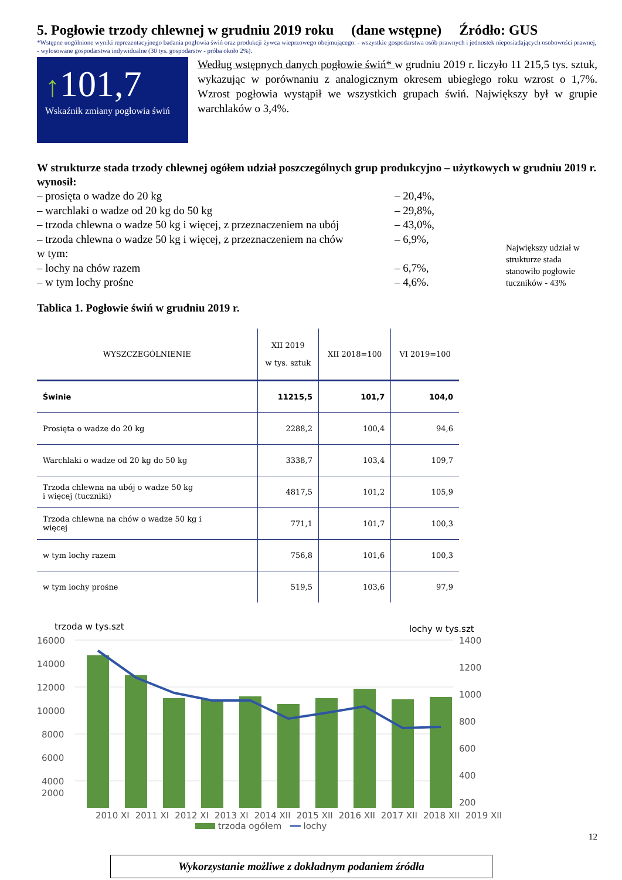5. Pogłowie trzody chlewnej w grudniu 2019 roku (dane wstępne) Źródło: GUS
*Wstępne uogólnione wyniki reprezentacyjnego badania pogłowia świń oraz produkcji żywca wieprzowego obejmującego: - wszystkie gospodarstwa osób prawnych i jednostek nieposiadających osobowości prawnej, - wylosowane gospodarstwa indywidualne (30 tys. gospodarstw - próba około 2%).
↑101,7
Wskaźnik zmiany pogłowia świń
Według wstępnych danych pogłowie świń* w grudniu 2019 r. liczyło 11 215,5 tys. sztuk, wykazując w porównaniu z analogicznym okresem ubiegłego roku wzrost o 1,7%. Wzrost pogłowia wystąpił we wszystkich grupach świń. Największy był w grupie warchlaków o 3,4%.
W strukturze stada trzody chlewnej ogółem udział poszczególnych grup produkcyjno – użytkowych w grudniu 2019 r. wynosił:
– prosięta o wadze do 20 kg
– warchlaki o wadze od 20 kg do 50 kg
– trzoda chlewna o wadze 50 kg i więcej, z przeznaczeniem na ubój
– trzoda chlewna o wadze 50 kg i więcej, z przeznaczeniem na chów
w tym:
– lochy na chów razem
– w tym lochy prośne
– 20,4%,
– 29,8%,
– 43,0%,
– 6,9%,
– 6,7%,
– 4,6%.
Największy udział w strukturze stada stanowiło pogłowie tuczników - 43%
Tablica 1. Pogłowie świń w grudniu 2019 r.
| WYSZCZEGÓLNIENIE | XII 2019 w tys. sztuk | XII 2018=100 | VI 2019=100 |
| --- | --- | --- | --- |
| Świnie | 11215,5 | 101,7 | 104,0 |
| Prosięta o wadze do 20 kg | 2288,2 | 100,4 | 94,6 |
| Warchlaki o wadze od 20 kg do 50 kg | 3338,7 | 103,4 | 109,7 |
| Trzoda chlewna na ubój o wadze 50 kg i więcej (tuczniki) | 4817,5 | 101,2 | 105,9 |
| Trzoda chlewna na chów o wadze 50 kg i więcej | 771,1 | 101,7 | 100,3 |
| w tym lochy razem | 756,8 | 101,6 | 100,3 |
| w tym lochy prośne | 519,5 | 103,6 | 97,9 |
trzoda w tys.szt
lochy w tys.szt
16000
14000
12000
10000
8000
6000
4000
2000
1400
1200
1000
800
600
400
200
2010 XI 2011 XI 2012 XI 2013 XI 2014 XII 2015 XII 2016 XII 2017 XII 2018 XII 2019 XII
trzoda ogółem ━━ lochy
Wykorzystanie możliwe z dokładnym podaniem źródła
12